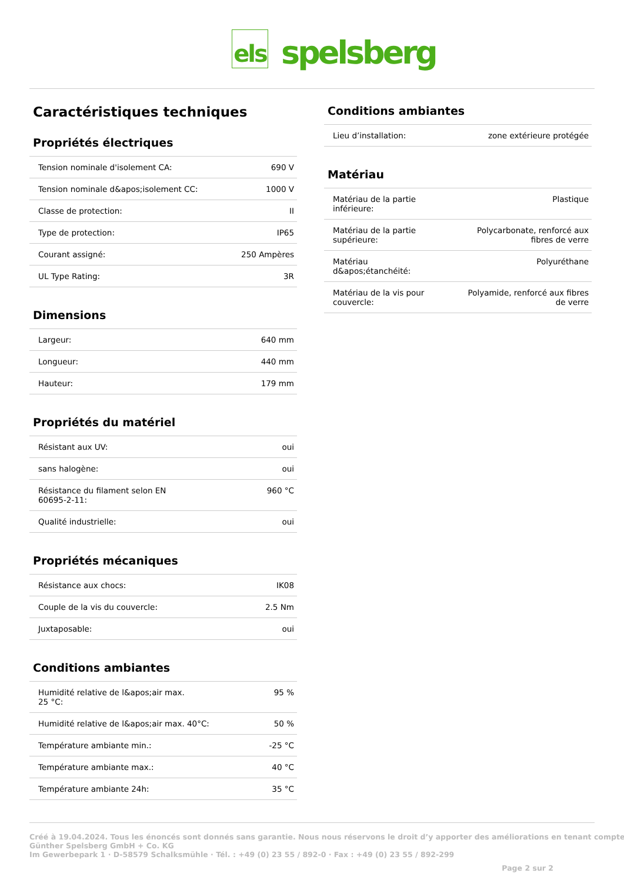els
spelsberg
Caractéristiques techniques
Propriétés électriques
| Tension nominale d'isolement CA: | 690 V |
| Tension nominale d&apos;isolement CC: | 1000 V |
| Classe de protection: | II |
| Type de protection: | IP65 |
| Courant assigné: | 250 Ampères |
| UL Type Rating: | 3R |
Dimensions
| Largeur: | 640 mm |
| Longueur: | 440 mm |
| Hauteur: | 179 mm |
Propriétés du matériel
| Résistant aux UV: | oui |
| sans halogène: | oui |
| Résistance du filament selon EN 60695-2-11: | 960 °C |
| Qualité industrielle: | oui |
Propriétés mécaniques
| Résistance aux chocs: | IK08 |
| Couple de la vis du couvercle: | 2.5 Nm |
| Juxtaposable: | oui |
Conditions ambiantes
| Humidité relative de l&apos;air max. 25 °C: | 95 % |
| Humidité relative de l&apos;air max. 40°C: | 50 % |
| Température ambiante min.: | -25 °C |
| Température ambiante max.: | 40 °C |
| Température ambiante 24h: | 35 °C |
Conditions ambiantes
| Lieu d’installation: | zone extérieure protégée |
Matériau
| Matériau de la partie inférieure: | Plastique |
| Matériau de la partie supérieure: | Polycarbonate, renforcé aux fibres de verre |
| Matériau d&apos;étanchéité: | Polyuréthane |
| Matériau de la vis pour couvercle: | Polyamide, renforcé aux fibres de verre |
Créé à 19.04.2024. Tous les énoncés sont donnés sans garantie. Nous nous réservons le droit d’y apporter des améliorations en tenant compte
Günther Spelsberg GmbH + Co. KG
Im Gewerbepark 1 · D-58579 Schalksmühle · Tél. : +49 (0) 23 55 / 892-0 · Fax : +49 (0) 23 55 / 892-299
Page 2 sur 2